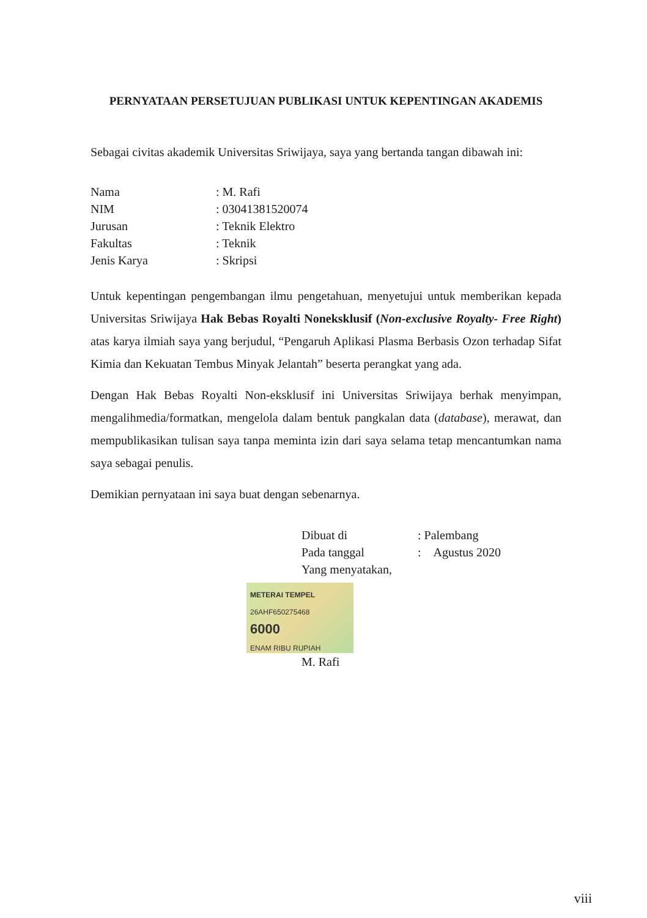PERNYATAAN PERSETUJUAN PUBLIKASI UNTUK KEPENTINGAN AKADEMIS
Sebagai civitas akademik Universitas Sriwijaya, saya yang bertanda tangan dibawah ini:
Nama: M. Rafi
NIM: 03041381520074
Jurusan: Teknik Elektro
Fakultas: Teknik
Jenis Karya: Skripsi
Untuk kepentingan pengembangan ilmu pengetahuan, menyetujui untuk memberikan kepada Universitas Sriwijaya Hak Bebas Royalti Noneksklusif (Non-exclusive Royalty- Free Right) atas karya ilmiah saya yang berjudul, “Pengaruh Aplikasi Plasma Berbasis Ozon terhadap Sifat Kimia dan Kekuatan Tembus Minyak Jelantah” beserta perangkat yang ada.
Dengan Hak Bebas Royalti Non-eksklusif ini Universitas Sriwijaya berhak menyimpan, mengalihmedia/formatkan, mengelola dalam bentuk pangkalan data (database), merawat, dan mempublikasikan tulisan saya tanpa meminta izin dari saya selama tetap mencantumkan nama saya sebagai penulis.
Demikian pernyataan ini saya buat dengan sebenarnya.
Dibuat di: Palembang
Pada tanggal: Agustus 2020
Yang menyatakan,
METERAI TEMPEL
26AHF650275468
6000
ENAM RIBU RUPIAH
M. Rafi
viii